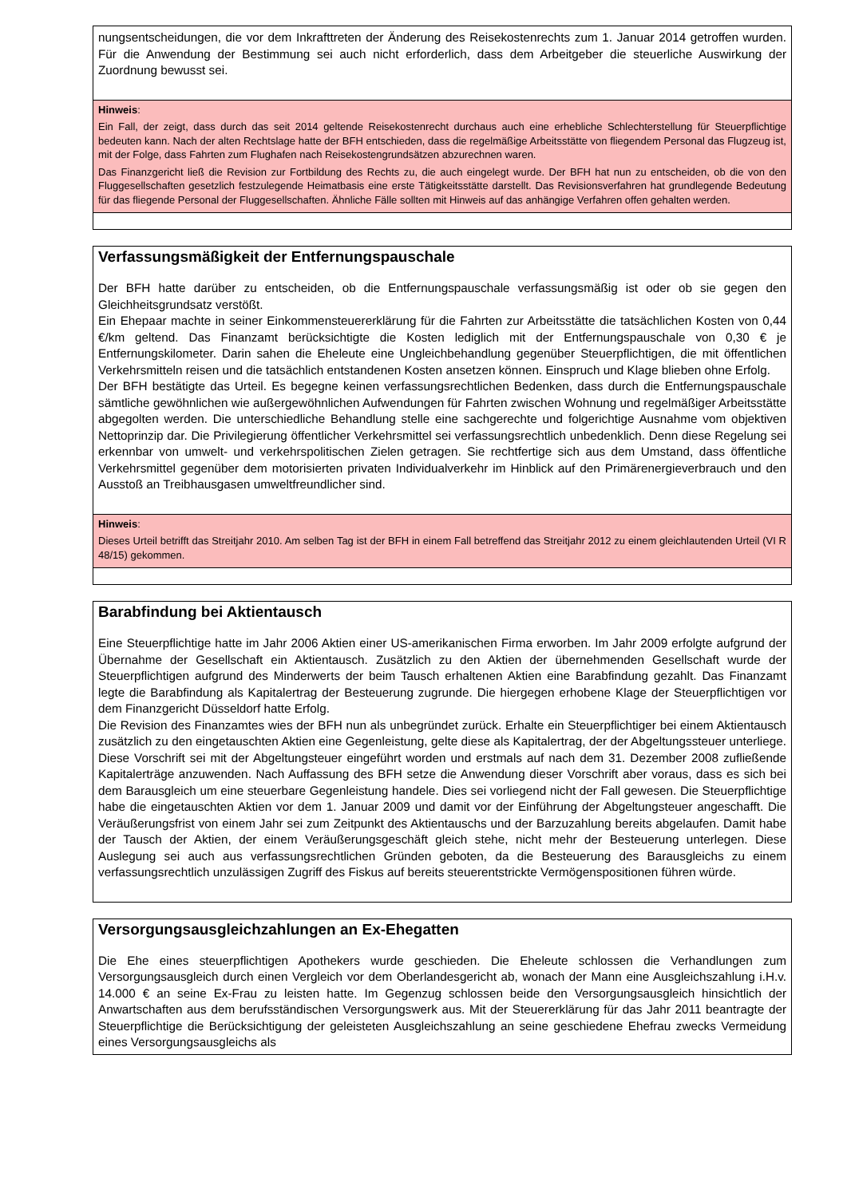nungsentscheidungen, die vor dem Inkrafttreten der Änderung des Reisekostenrechts zum 1. Januar 2014 getroffen wurden. Für die Anwendung der Bestimmung sei auch nicht erforderlich, dass dem Arbeitgeber die steuerliche Auswirkung der Zuordnung bewusst sei.
Hinweis:
Ein Fall, der zeigt, dass durch das seit 2014 geltende Reisekostenrecht durchaus auch eine erhebliche Schlechterstellung für Steuerpflichtige bedeuten kann. Nach der alten Rechtslage hatte der BFH entschieden, dass die regelmäßige Arbeitsstätte von fliegendem Personal das Flugzeug ist, mit der Folge, dass Fahrten zum Flughafen nach Reisekostengrundsätzen abzurechnen waren.
Das Finanzgericht ließ die Revision zur Fortbildung des Rechts zu, die auch eingelegt wurde. Der BFH hat nun zu entscheiden, ob die von den Fluggesellschaften gesetzlich festzulegende Heimatbasis eine erste Tätigkeitsstätte darstellt. Das Revisionsverfahren hat grundlegende Bedeutung für das fliegende Personal der Fluggesellschaften. Ähnliche Fälle sollten mit Hinweis auf das anhängige Verfahren offen gehalten werden.
Verfassungsmäßigkeit der Entfernungspauschale
Der BFH hatte darüber zu entscheiden, ob die Entfernungspauschale verfassungsmäßig ist oder ob sie gegen den Gleichheitsgrundsatz verstößt.
Ein Ehepaar machte in seiner Einkommensteuererklärung für die Fahrten zur Arbeitsstätte die tatsächlichen Kosten von 0,44 €/km geltend. Das Finanzamt berücksichtigte die Kosten lediglich mit der Entfernungspauschale von 0,30 € je Entfernungskilometer. Darin sahen die Eheleute eine Ungleichbehandlung gegenüber Steuerpflichtigen, die mit öffentlichen Verkehrsmitteln reisen und die tatsächlich entstandenen Kosten ansetzen können. Einspruch und Klage blieben ohne Erfolg.
Der BFH bestätigte das Urteil. Es begegne keinen verfassungsrechtlichen Bedenken, dass durch die Entfernungspauschale sämtliche gewöhnlichen wie außergewöhnlichen Aufwendungen für Fahrten zwischen Wohnung und regelmäßiger Arbeitsstätte abgegolten werden. Die unterschiedliche Behandlung stelle eine sachgerechte und folgerichtige Ausnahme vom objektiven Nettoprinzip dar. Die Privilegierung öffentlicher Verkehrsmittel sei verfassungsrechtlich unbedenklich. Denn diese Regelung sei erkennbar von umwelt- und verkehrspolitischen Zielen getragen. Sie rechtfertige sich aus dem Umstand, dass öffentliche Verkehrsmittel gegenüber dem motorisierten privaten Individualverkehr im Hinblick auf den Primärenergieverbrauch und den Ausstoß an Treibhausgasen umweltfreundlicher sind.
Hinweis:
Dieses Urteil betrifft das Streitjahr 2010. Am selben Tag ist der BFH in einem Fall betreffend das Streitjahr 2012 zu einem gleichlautenden Urteil (VI R 48/15) gekommen.
Barabfindung bei Aktientausch
Eine Steuerpflichtige hatte im Jahr 2006 Aktien einer US-amerikanischen Firma erworben. Im Jahr 2009 erfolgte aufgrund der Übernahme der Gesellschaft ein Aktientausch. Zusätzlich zu den Aktien der übernehmenden Gesellschaft wurde der Steuerpflichtigen aufgrund des Minderwerts der beim Tausch erhaltenen Aktien eine Barabfindung gezahlt. Das Finanzamt legte die Barabfindung als Kapitalertrag der Besteuerung zugrunde. Die hiergegen erhobene Klage der Steuerpflichtigen vor dem Finanzgericht Düsseldorf hatte Erfolg.
Die Revision des Finanzamtes wies der BFH nun als unbegründet zurück. Erhalte ein Steuerpflichtiger bei einem Aktientausch zusätzlich zu den eingetauschten Aktien eine Gegenleistung, gelte diese als Kapitalertrag, der der Abgeltungssteuer unterliege. Diese Vorschrift sei mit der Abgeltungsteuer eingeführt worden und erstmals auf nach dem 31. Dezember 2008 zufließende Kapitalerträge anzuwenden. Nach Auffassung des BFH setze die Anwendung dieser Vorschrift aber voraus, dass es sich bei dem Barausgleich um eine steuerbare Gegenleistung handele. Dies sei vorliegend nicht der Fall gewesen. Die Steuerpflichtige habe die eingetauschten Aktien vor dem 1. Januar 2009 und damit vor der Einführung der Abgeltungsteuer angeschafft. Die Veräußerungsfrist von einem Jahr sei zum Zeitpunkt des Aktientauschs und der Barzuzahlung bereits abgelaufen. Damit habe der Tausch der Aktien, der einem Veräußerungsgeschäft gleich stehe, nicht mehr der Besteuerung unterlegen. Diese Auslegung sei auch aus verfassungsrechtlichen Gründen geboten, da die Besteuerung des Barausgleichs zu einem verfassungsrechtlich unzulässigen Zugriff des Fiskus auf bereits steuerentstrickte Vermögenspositionen führen würde.
Versorgungsausgleichzahlungen an Ex-Ehegatten
Die Ehe eines steuerpflichtigen Apothekers wurde geschieden. Die Eheleute schlossen die Verhandlungen zum Versorgungsausgleich durch einen Vergleich vor dem Oberlandesgericht ab, wonach der Mann eine Ausgleichszahlung i.H.v. 14.000 € an seine Ex-Frau zu leisten hatte. Im Gegenzug schlossen beide den Versorgungsausgleich hinsichtlich der Anwartschaften aus dem berufsständischen Versorgungswerk aus. Mit der Steuererklärung für das Jahr 2011 beantragte der Steuerpflichtige die Berücksichtigung der geleisteten Ausgleichszahlung an seine geschiedene Ehefrau zwecks Vermeidung eines Versorgungsausgleichs als